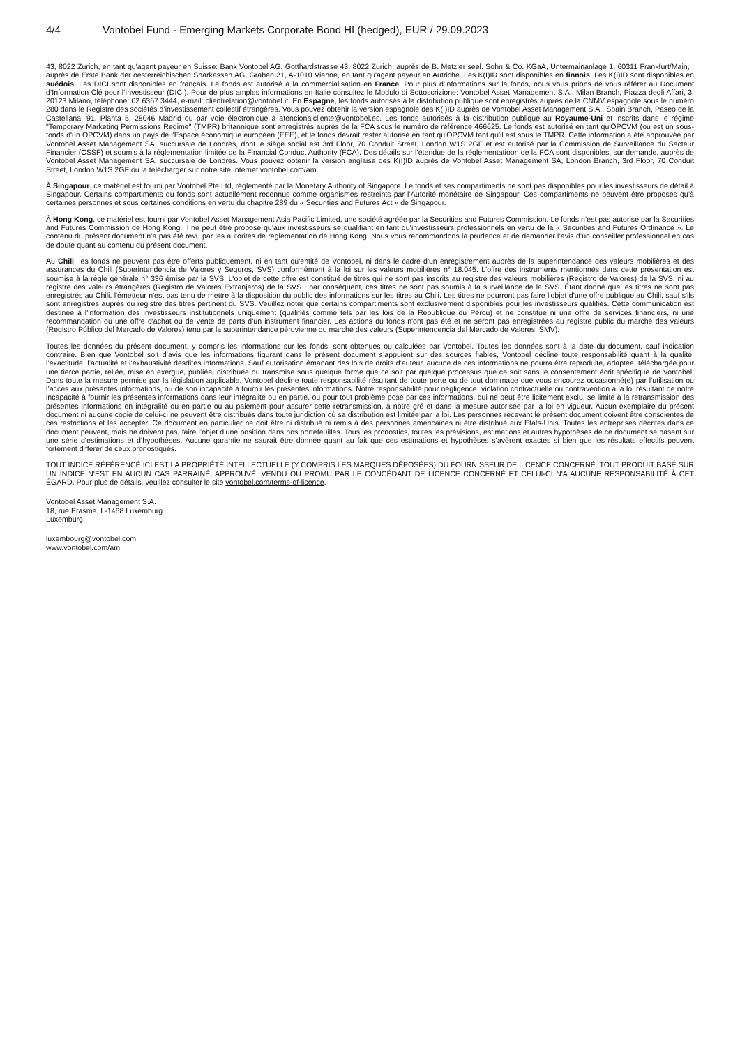4/4 Vontobel Fund - Emerging Markets Corporate Bond HI (hedged), EUR / 29.09.2023
43, 8022 Zurich, en tant qu'agent payeur en Suisse: Bank Vontobel AG, Gotthardstrasse 43, 8022 Zurich, auprès de B. Metzler seel. Sohn & Co. KGaA, Untermainanlage 1, 60311 Frankfurt/Main, , auprès de Erste Bank der oesterreichischen Sparkassen AG, Graben 21, A-1010 Vienne, en tant qu'agent payeur en Autriche. Les K(I)ID sont disponibles en finnois. Les K(I)ID sont disponibles en suédois. Les DICI sont disponibles en français. Le fonds est autorisé à la commercialisation en France. Pour plus d’informations sur le fonds, nous vous prions de vous référer au Document d’Information Clé pour l’Investisseur (DICI). Pour de plus amples informations en Italie consultez le Modulo di Sottoscrizione: Vontobel Asset Management S.A., Milan Branch, Piazza degli Affari, 3, 20123 Milano, téléphone: 02 6367 3444, e-mail: clientrelation@vontobel.it. En Espagne, les fonds autorisés à la distribution publique sont enregistrés auprès de la CNMV espagnole sous le numéro 280 dans le Registre des sociétés d’investissement collectif étrangères. Vous pouvez obtenir la version espagnole des K(I)ID auprès de Vontobel Asset Management S.A., Spain Branch, Paseo de la Castellana, 91, Planta 5, 28046 Madrid ou par voie électronique à atencionalcliente@vontobel.es. Les fonds autorisés à la distribution publique au Royaume-Uni et inscrits dans le régime "Temporary Marketing Permissions Regime" (TMPR) britannique sont enregistrés auprès de la FCA sous le numéro de référence 466625. Le fonds est autorisé en tant qu'OPCVM (ou est un sous-fonds d'un OPCVM) dans un pays de l'Espace économique européen (EEE), et le fonds devrait rester autorisé en tant qu'OPCVM tant qu'il est sous le TMPR. Cette information a été approuvée par Vontobel Asset Management SA, succursale de Londres, dont le siège social est 3rd Floor, 70 Conduit Street, London W1S 2GF et est autorisé par la Commission de Surveillance du Secteur Financier (CSSF) et soumis à la réglementation limitée de la Financial Conduct Authority (FCA). Des détails sur l’étendue de la réglementatioon de la FCA sont disponibles, sur demande, auprès de Vontobel Asset Management SA, succursale de Londres. Vous pouvez obtenir la version anglaise des K(I)ID auprès de Vontobel Asset Management SA, London Branch, 3rd Floor, 70 Conduit Street, London W1S 2GF ou la télécharger sur notre site Internet vontobel.com/am.
À Singapour, ce matériel est fourni par Vontobel Pte Ltd, réglementé par la Monetary Authority of Singapore. Le fonds et ses compartiments ne sont pas disponibles pour les investisseurs de détail à Singapour. Certains compartiments du fonds sont actuellement reconnus comme organismes restreints par l’Autorité monétaire de Singapour. Ces compartiments ne peuvent être proposés qu’à certaines personnes et sous certaines conditions en vertu du chapitre 289 du « Securities and Futures Act » de Singapour.
À Hong Kong, ce matériel est fourni par Vontobel Asset Management Asia Pacific Limited, une société agréée par la Securities and Futures Commission. Le fonds n’est pas autorisé par la Securities and Futures Commission de Hong Kong. Il ne peut être proposé qu’aux investisseurs se qualifiant en tant qu’investisseurs professionnels en vertu de la « Securities and Futures Ordinance ». Le contenu du présent document n’a pas été revu par les autorités de réglementation de Hong Kong. Nous vous recommandons la prudence et de demander l’avis d’un conseiller professionnel en cas de doute quant au contenu du présent document.
Au Chili, les fonds ne peuvent pas être offerts publiquement, ni en tant qu'entité de Vontobel, ni dans le cadre d'un enregistrement auprès de la superintendance des valeurs mobilières et des assurances du Chili (Superintendencia de Valores y Seguros, SVS) conformément à la loi sur les valeurs mobilières n° 18.045. L'offre des instruments mentionnés dans cette présentation est soumise à la règle générale n° 336 émise par la SVS. L'objet de cette offre est constitué de titres qui ne sont pas inscrits au registre des valeurs mobilières (Registro de Valores) de la SVS, ni au registre des valeurs étrangères (Registro de Valores Extranjeros) de la SVS ; par conséquent, ces titres ne sont pas soumis à la surveillance de la SVS. Étant donné que les titres ne sont pas enregistrés au Chili, l'émetteur n'est pas tenu de mettre à la disposition du public des informations sur les titres au Chili. Les titres ne pourront pas faire l'objet d'une offre publique au Chili, sauf s'ils sont enregistrés auprès du registre des titres pertinent du SVS. Veuillez noter que certains compartiments sont exclusivement disponibles pour les investisseurs qualifiés. Cette communication est destinée à l'information des investisseurs institutionnels uniquement (qualifiés comme tels par les lois de la République du Pérou) et ne constitue ni une offre de services financiers, ni une recommandation ou une offre d'achat ou de vente de parts d'un instrument financier. Les actions du fonds n'ont pas été et ne seront pas enregistrées au registre public du marché des valeurs (Registro Público del Mercado de Valores) tenu par la superintendance péruvienne du marché des valeurs (Superintendencia del Mercado de Valores, SMV).
Toutes les données du présent document, y compris les informations sur les fonds, sont obtenues ou calculées par Vontobel. Toutes les données sont à la date du document, sauf indication contraire. Bien que Vontobel soit d’avis que les informations figurant dans le présent document s’appuient sur des sources fiables, Vontobel décline toute responsabilité quant à la qualité, l’exactitude, l’actualité et l’exhaustivité desdites informations. Sauf autorisation émanant des lois de droits d’auteur, aucune de ces informations ne pourra être reproduite, adaptée, téléchargée pour une tierce partie, reliée, mise en exergue, publiée, distribuée ou transmise sous quelque forme que ce soit par quelque processus que ce soit sans le consentement écrit spécifique de Vontobel. Dans toute la mesure permise par la législation applicable, Vontobel décline toute responsabilité résultant de toute perte ou de tout dommage que vous encourez occasionné(e) par l’utilisation ou l’accès aux présentes informations, ou de son incapacité à fournir les présentes informations. Notre responsabilité pour négligence, violation contractuelle ou contravention à la loi résultant de notre incapacité à fournir les présentes informations dans leur intégralité ou en partie, ou pour tout problème posé par ces informations, qui ne peut être licitement exclu, se limite à la retransmission des présentes informations en intégralité ou en partie ou au paiement pour assurer cette retransmission, à notre gré et dans la mesure autorisée par la loi en vigueur. Aucun exemplaire du présent document ni aucune copie de celui-ci ne peuvent être distribués dans toute juridiction où sa distribution est limitée par la loi. Les personnes recevant le présent document doivent être conscientes de ces restrictions et les accepter. Ce document en particulier ne doit être ni distribué ni remis à des personnes américaines ni être distribué aux Etats-Unis. Toutes les entreprises décrites dans ce document peuvent, mais ne doivent pas, faire l’objet d’une position dans nos portefeuilles. Tous les pronostics, toutes les prévisions, estimations et autres hypothèses de ce document se basent sur une série d’estimations et d’hypothèses. Aucune garantie ne saurait être donnée quant au fait que ces estimations et hypothèses s’avèrent exactes si bien que les résultats effectifs peuvent fortement différer de ceux pronostiqués.
TOUT INDICE RÉFÉRENCÉ ICI EST LA PROPRIÉTÉ INTELLECTUELLE (Y COMPRIS LES MARQUES DÉPOSÉES) DU FOURNISSEUR DE LICENCE CONCERNÉ. TOUT PRODUIT BASÉ SUR UN INDICE N'EST EN AUCUN CAS PARRAINÉ, APPROUVÉ, VENDU OU PROMU PAR LE CONCÉDANT DE LICENCE CONCERNÉ ET CELUI-CI N'A AUCUNE RESPONSABILITÉ À CET ÉGARD. Pour plus de détails, veuillez consulter le site vontobel.com/terms-of-licence.
Vontobel Asset Management S.A.
18, rue Erasme, L-1468 Luxemburg
Luxemburg
luxembourg@vontobel.com
www.vontobel.com/am